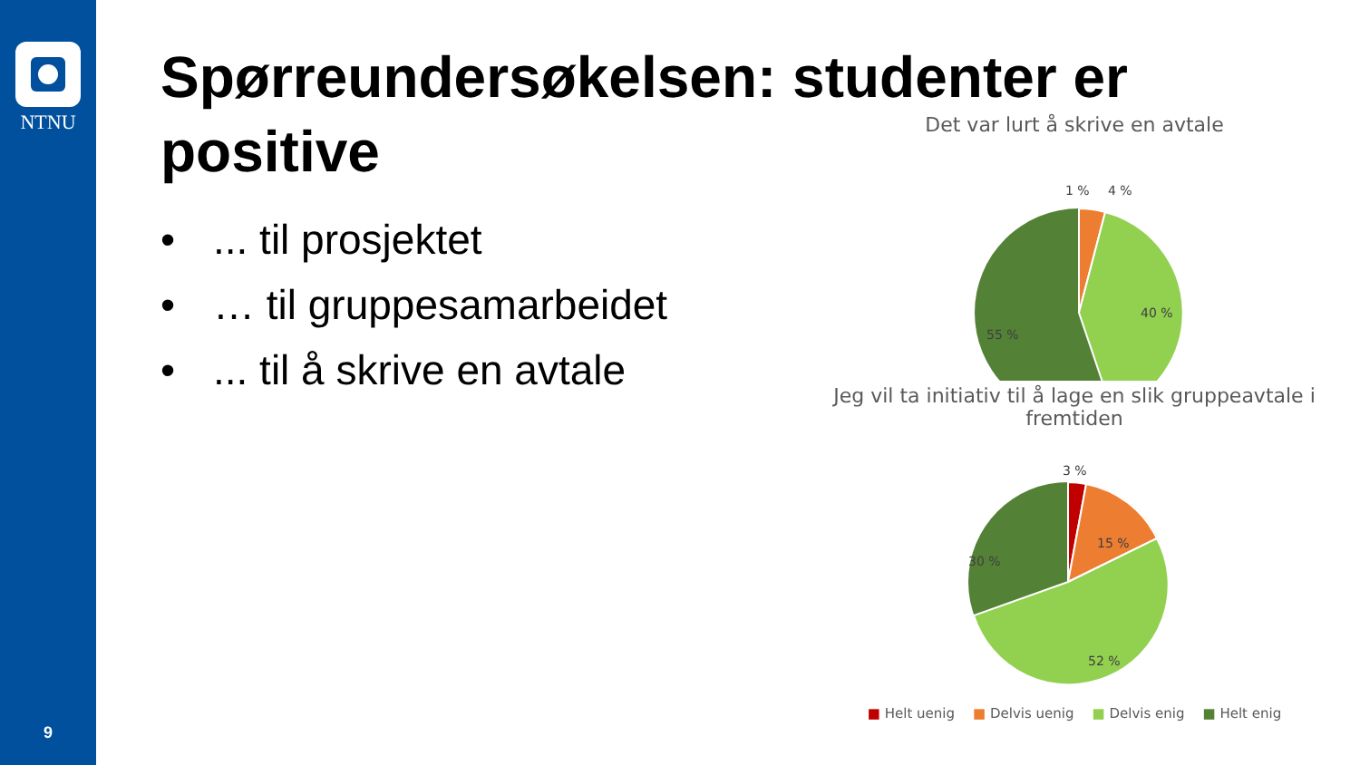NTNU
9
Spørreundersøkelsen: studenter er
positive
•... til prosjektet
• … til gruppesamarbeidet
•... til å skrive en avtale
Det var lurt å skrive en avtale
1 %
4 %
40 %
55 %
Jeg vil ta initiativ til å lage en slik gruppeavtale i fremtiden
3 %
15 %
52 %
30 %
■ Helt uenig ■ Delvis uenig ■ Delvis enig ■ Helt enig